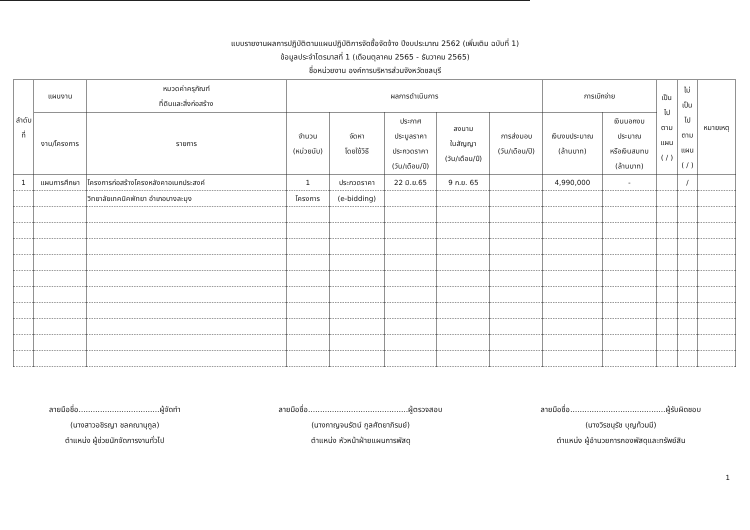แบบรายงานผลการปฏิบัติตามแผนปฏิบัติการจัดซื้อจัดจ้าง ปีงบประมาณ 2562 (เพิ่มเติม ฉบับที่ 1)
ข้อมูลประจำไตรมาสที่ 1 (เดือนตุลาคม 2565 - ธันวาคม 2565)
ชื่อหน่วยงาน องค์การบริหารส่วนจังหวัดชลบุรี
| ลำดับที่ | แผนงาน | หมวดค่าครุภัณฑ์ ที่ดินและสิ่งก่อสร้าง | ผลการดำเนินการ | | | | | การเบิกจ่าย | | เป็น ไป ตาม แผน ( / ) | ไม่ เป็น ไป ตาม แผน ( / ) | หมายเหตุ |
| --- | --- | --- | --- | --- | --- | --- | --- | --- | --- | --- | --- | --- |
| | งาน/โครงการ | รายการ | จำนวน (หน่วยนับ) | จัดหา โดยใช้วิธี | ประกาศ ประมูลราคา ประกวดราคา (วัน/เดือน/ปี) | ลงนาม ในสัญญา (วัน/เดือน/ปี) | การส่งมอบ (วัน/เดือน/ปี) | เงินงบประมาณ (ล้านบาท) | เงินนอกงบ ประมาณ หรือเงินสมทบ (ล้านบาท) | | | |
| 1 | แผนการศึกษา | โครงการก่อสร้างโครงหลังคาอเนกประสงค์ | 1 | ประกวดราคา | 22 มิ.ย.65 | 9 ก.ย. 65 | | 4,990,000 | - | | / | |
| | | วิทยาลัยเทคนิคพัทยา อำเภอบางละมุง | โครงการ | (e-bidding) | | | | | | | | |
ลายมือชื่อ..................................ผู้จัดทำ
(นางสาวอชิรญา ชลคณานุกูล)
ตำแหน่ง ผู้ช่วยนักจัดการงานทั่วไป
ลายมือชื่อ..........................................ผู้ตรวจสอบ
(นางกาญจนรัตน์ กูลศัตยาภิรมย์)
ตำแหน่ง หัวหน้าฝ่ายแผนการพัสดุ
ลายมือชื่อ........................................ผู้รับผิดชอบ
(นางวิรชนุรัช บุญท้วมมี)
ตำแหน่ง ผู้อำนวยการกองพัสดุและทรัพย์สิน
1